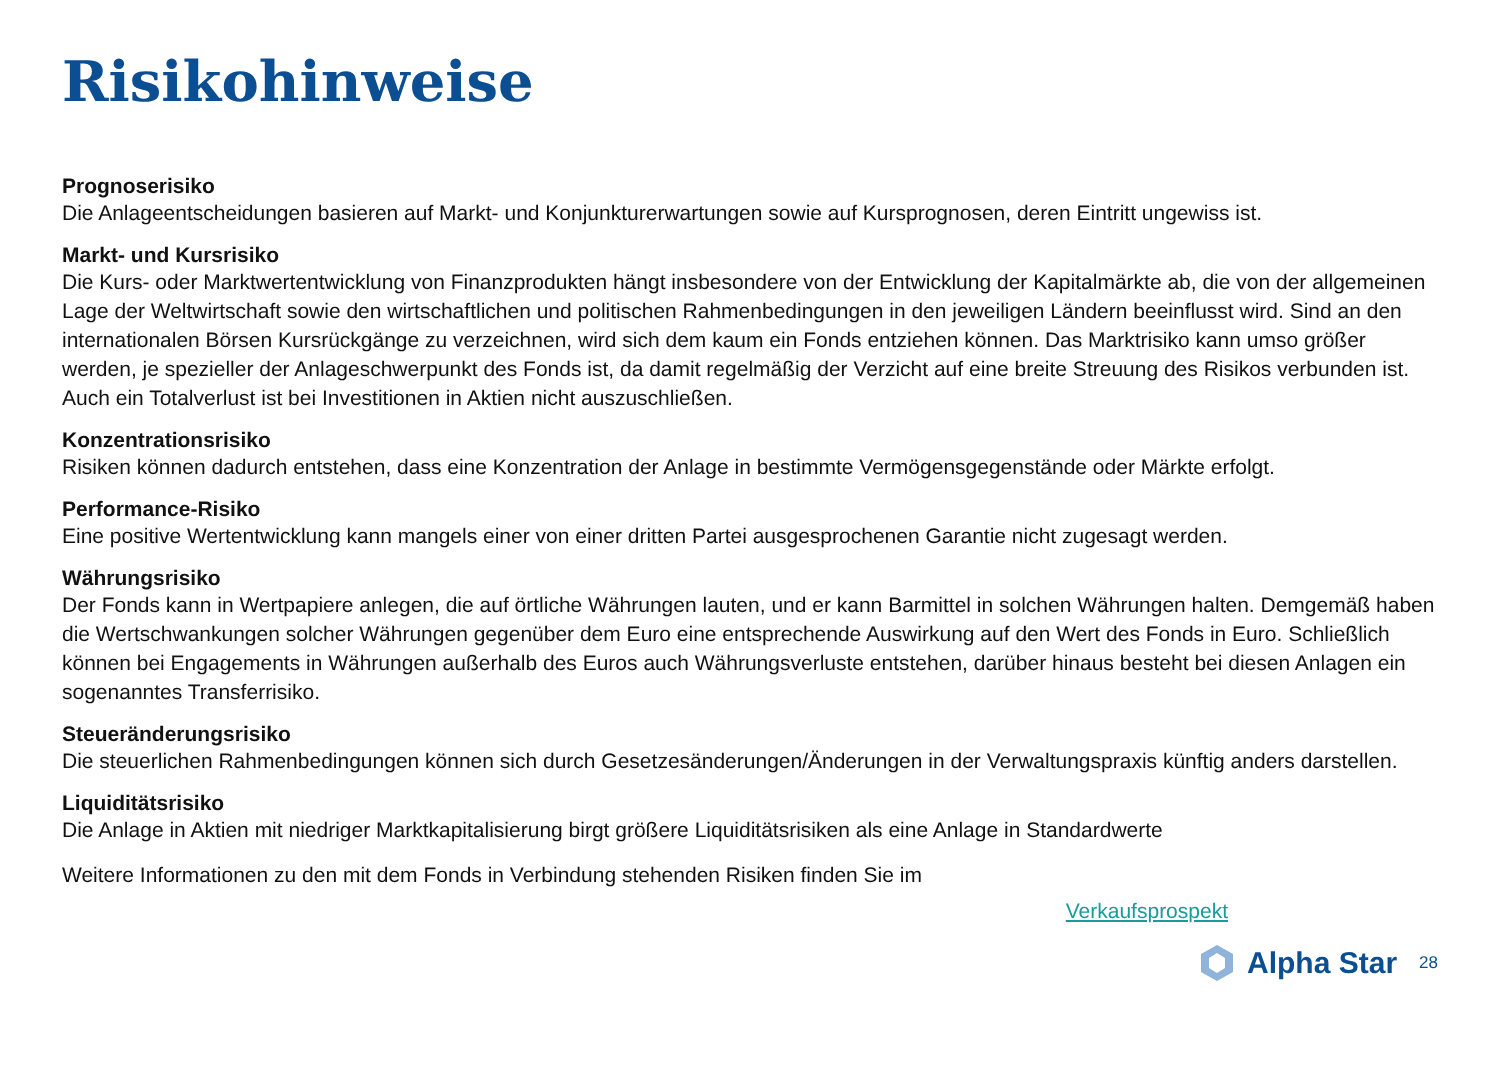Risikohinweise
Prognoserisiko
Die Anlageentscheidungen basieren auf Markt- und Konjunkturerwartungen sowie auf Kursprognosen, deren Eintritt ungewiss ist.
Markt- und Kursrisiko
Die Kurs- oder Marktwertentwicklung von Finanzprodukten hängt insbesondere von der Entwicklung der Kapitalmärkte ab, die von der allgemeinen Lage der Weltwirtschaft sowie den wirtschaftlichen und politischen Rahmenbedingungen in den jeweiligen Ländern beeinflusst wird. Sind an den internationalen Börsen Kursrückgänge zu verzeichnen, wird sich dem kaum ein Fonds entziehen können. Das Marktrisiko kann umso größer werden, je spezieller der Anlageschwerpunkt des Fonds ist, da damit regelmäßig der Verzicht auf eine breite Streuung des Risikos verbunden ist. Auch ein Totalverlust ist bei Investitionen in Aktien nicht auszuschließen.
Konzentrationsrisiko
Risiken können dadurch entstehen, dass eine Konzentration der Anlage in bestimmte Vermögensgegenstände oder Märkte erfolgt.
Performance-Risiko
Eine positive Wertentwicklung kann mangels einer von einer dritten Partei ausgesprochenen Garantie nicht zugesagt werden.
Währungsrisiko
Der Fonds kann in Wertpapiere anlegen, die auf örtliche Währungen lauten, und er kann Barmittel in solchen Währungen halten. Demgemäß haben die Wertschwankungen solcher Währungen gegenüber dem Euro eine entsprechende Auswirkung auf den Wert des Fonds in Euro. Schließlich können bei Engagements in Währungen außerhalb des Euros auch Währungsverluste entstehen, darüber hinaus besteht bei diesen Anlagen ein sogenanntes Transferrisiko.
Steueränderungsrisiko
Die steuerlichen Rahmenbedingungen können sich durch Gesetzesänderungen/Änderungen in der Verwaltungspraxis künftig anders darstellen.
Liquiditätsrisiko
Die Anlage in Aktien mit niedriger Marktkapitalisierung birgt größere Liquiditätsrisiken als eine Anlage in Standardwerte
Weitere Informationen zu den mit dem Fonds in Verbindung stehenden Risiken finden Sie im
Verkaufsprospekt
Alpha Star
28